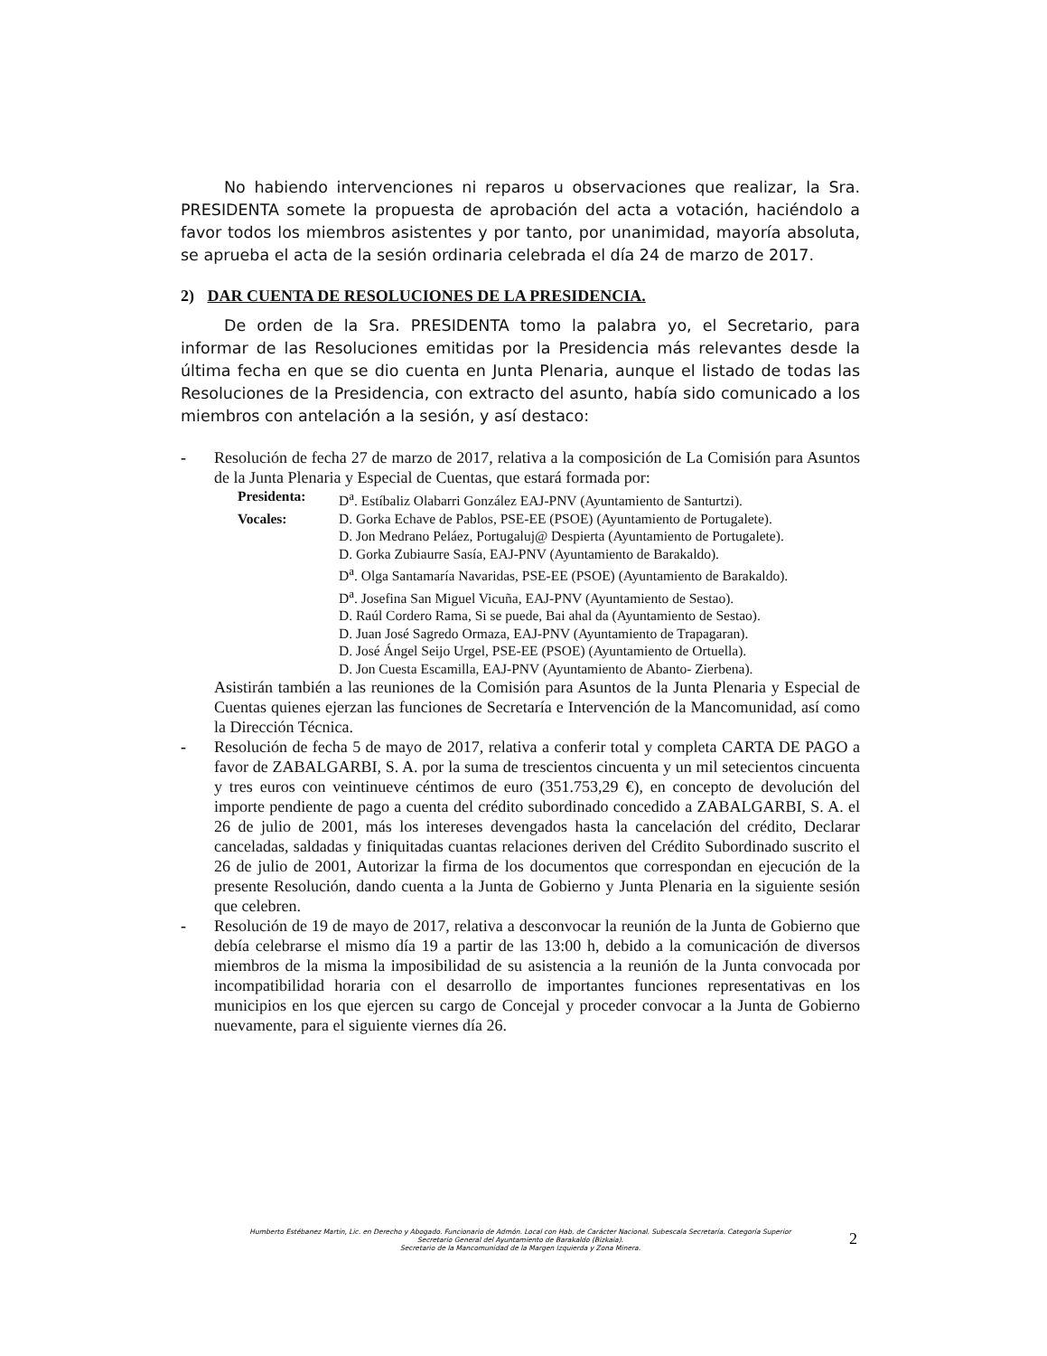No habiendo intervenciones ni reparos u observaciones que realizar, la Sra. PRESIDENTA somete la propuesta de aprobación del acta a votación, haciéndolo a favor todos los miembros asistentes y por tanto, por unanimidad, mayoría absoluta, se aprueba el acta de la sesión ordinaria celebrada el día 24 de marzo de 2017.
2) DAR CUENTA DE RESOLUCIONES DE LA PRESIDENCIA.
De orden de la Sra. PRESIDENTA tomo la palabra yo, el Secretario, para informar de las Resoluciones emitidas por la Presidencia más relevantes desde la última fecha en que se dio cuenta en Junta Plenaria, aunque el listado de todas las Resoluciones de la Presidencia, con extracto del asunto, había sido comunicado a los miembros con antelación a la sesión, y así destaco:
- Resolución de fecha 27 de marzo de 2017, relativa a la composición de La Comisión para Asuntos de la Junta Plenaria y Especial de Cuentas, que estará formada por:
Presidenta: D<sup>a</sup>. Estíbaliz Olabarri González EAJ-PNV (Ayuntamiento de Santurtzi).
Vocales: D. Gorka Echave de Pablos, PSE-EE (PSOE) (Ayuntamiento de Portugalete).
D. Jon Medrano Peláez, Portugaluj@ Despierta (Ayuntamiento de Portugalete).
D. Gorka Zubiaurre Sasía, EAJ-PNV (Ayuntamiento de Barakaldo).
D<sup>a</sup>. Olga Santamaría Navaridas, PSE-EE (PSOE) (Ayuntamiento de Barakaldo).
D<sup>a</sup>. Josefina San Miguel Vicuña, EAJ-PNV (Ayuntamiento de Sestao).
D. Raúl Cordero Rama, Si se puede, Bai ahal da (Ayuntamiento de Sestao).
D. Juan José Sagredo Ormaza, EAJ-PNV (Ayuntamiento de Trapagaran).
D. José Ángel Seijo Urgel, PSE-EE (PSOE) (Ayuntamiento de Ortuella).
D. Jon Cuesta Escamilla, EAJ-PNV (Ayuntamiento de Abanto- Zierbena).
Asistirán también a las reuniones de la Comisión para Asuntos de la Junta Plenaria y Especial de Cuentas quienes ejerzan las funciones de Secretaría e Intervención de la Mancomunidad, así como la Dirección Técnica.
- Resolución de fecha 5 de mayo de 2017, relativa a conferir total y completa CARTA DE PAGO a favor de ZABALGARBI, S. A. por la suma de trescientos cincuenta y un mil setecientos cincuenta y tres euros con veintinueve céntimos de euro (351.753,29 €), en concepto de devolución del importe pendiente de pago a cuenta del crédito subordinado concedido a ZABALGARBI, S. A. el 26 de julio de 2001, más los intereses devengados hasta la cancelación del crédito, Declarar canceladas, saldadas y finiquitadas cuantas relaciones deriven del Crédito Subordinado suscrito el 26 de julio de 2001, Autorizar la firma de los documentos que correspondan en ejecución de la presente Resolución, dando cuenta a la Junta de Gobierno y Junta Plenaria en la siguiente sesión que celebren.
- Resolución de 19 de mayo de 2017, relativa a desconvocar la reunión de la Junta de Gobierno que debía celebrarse el mismo día 19 a partir de las 13:00 h, debido a la comunicación de diversos miembros de la misma la imposibilidad de su asistencia a la reunión de la Junta convocada por incompatibilidad horaria con el desarrollo de importantes funciones representativas en los municipios en los que ejercen su cargo de Concejal y proceder convocar a la Junta de Gobierno nuevamente, para el siguiente viernes día 26.
Humberto Estébanez Martin, Lic. en Derecho y Abogado. Funcionario de Admón. Local con Hab. de Carácter Nacional. Subescala Secretaría. Categoría Superior
Secretario General del Ayuntamiento de Barakaldo (Bizkaia).
Secretario de la Mancomunidad de la Margen Izquierda y Zona Minera.
2